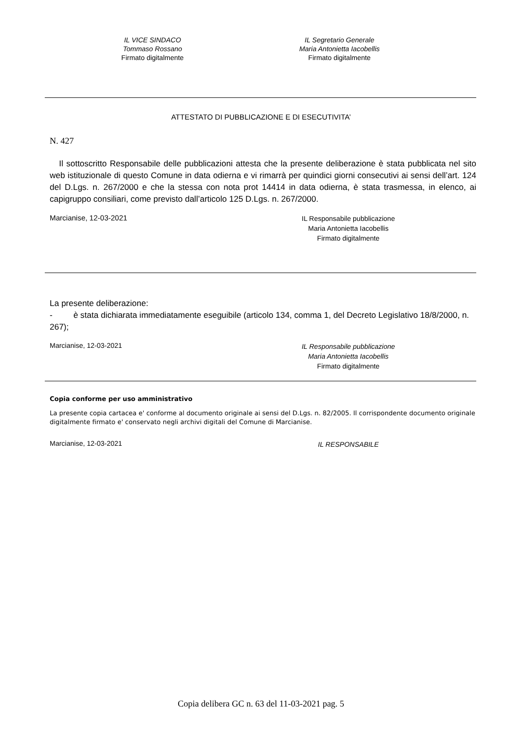IL VICE SINDACO
Tommaso Rossano
Firmato digitalmente
IL Segretario Generale
Maria Antonietta Iacobellis
Firmato digitalmente
ATTESTATO DI PUBBLICAZIONE E DI ESECUTIVITA’
N. 427
Il sottoscritto Responsabile delle pubblicazioni attesta che la presente deliberazione è stata pubblicata nel sito web istituzionale di questo Comune in data odierna e vi rimarrà per quindici giorni consecutivi ai sensi dell’art. 124 del D.Lgs. n. 267/2000 e che la stessa con nota prot 14414 in data odierna, è stata trasmessa, in elenco, ai capigruppo consiliari, come previsto dall’articolo 125 D.Lgs. n. 267/2000.
Marcianise, 12-03-2021
IL Responsabile pubblicazione
Maria Antonietta Iacobellis
Firmato digitalmente
La presente deliberazione:
- è stata dichiarata immediatamente eseguibile (articolo 134, comma 1, del Decreto Legislativo 18/8/2000, n. 267);
Marcianise, 12-03-2021
IL Responsabile pubblicazione
Maria Antonietta Iacobellis
Firmato digitalmente
Copia conforme per uso amministrativo
La presente copia cartacea e' conforme al documento originale ai sensi del D.Lgs. n. 82/2005. Il corrispondente documento originale digitalmente firmato e' conservato negli archivi digitali del Comune di Marcianise.
Marcianise, 12-03-2021
IL RESPONSABILE
Copia delibera GC n. 63 del 11-03-2021 pag. 5